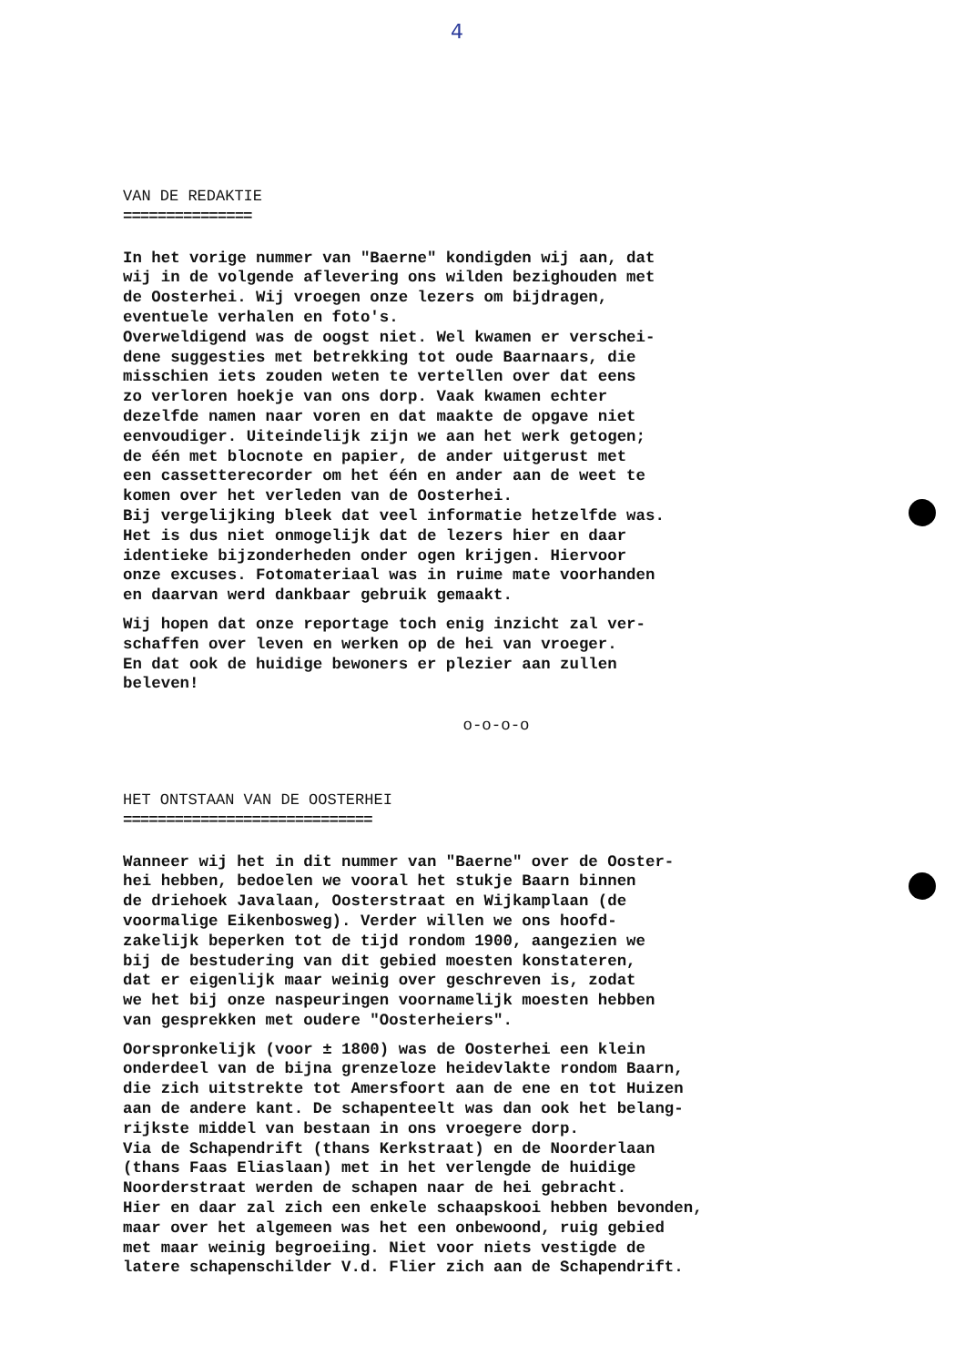4
VAN DE REDAKTIE
===============
In het vorige nummer van "Baerne" kondigden wij aan, dat wij in de volgende aflevering ons wilden bezighouden met de Oosterhei. Wij vroegen onze lezers om bijdragen, eventuele verhalen en foto's. Overweldigend was de oogst niet. Wel kwamen er verschei- dene suggesties met betrekking tot oude Baarnaars, die misschien iets zouden weten te vertellen over dat eens zo verloren hoekje van ons dorp. Vaak kwamen echter dezelfde namen naar voren en dat maakte de opgave niet eenvoudiger. Uiteindelijk zijn we aan het werk getogen; de één met blocnote en papier, de ander uitgerust met een cassetterecorder om het één en ander aan de weet te komen over het verleden van de Oosterhei. Bij vergelijking bleek dat veel informatie hetzelfde was. Het is dus niet onmogelijk dat de lezers hier en daar identieke bijzonderheden onder ogen krijgen. Hiervoor onze excuses. Fotomateriaal was in ruime mate voorhanden en daarvan werd dankbaar gebruik gemaakt.
Wij hopen dat onze reportage toch enig inzicht zal ver- schaffen over leven en werken op de hei van vroeger. En dat ook de huidige bewoners er plezier aan zullen beleven!
o-o-o-o
HET ONTSTAAN VAN DE OOSTERHEI
=============================
Wanneer wij het in dit nummer van "Baerne" over de Ooster- hei hebben, bedoelen we vooral het stukje Baarn binnen de driehoek Javalaan, Oosterstraat en Wijkamplaan (de voormalige Eikenbosweg). Verder willen we ons hoofd- zakelijk beperken tot de tijd rondom 1900, aangezien we bij de bestudering van dit gebied moesten konstateren, dat er eigenlijk maar weinig over geschreven is, zodat we het bij onze naspeuringen voornamelijk moesten hebben van gesprekken met oudere "Oosterheiers".
Oorspronkelijk (voor ± 1800) was de Oosterhei een klein onderdeel van de bijna grenzeloze heidevlakte rondom Baarn, die zich uitstrekte tot Amersfoort aan de ene en tot Huizen aan de andere kant. De schapenteelt was dan ook het belang- rijkste middel van bestaan in ons vroegere dorp. Via de Schapendrift (thans Kerkstraat) en de Noorderlaan (thans Faas Eliaslaan) met in het verlengde de huidige Noorderstraat werden de schapen naar de hei gebracht. Hier en daar zal zich een enkele schaapskooi hebben bevonden, maar over het algemeen was het een onbewoond, ruig gebied met maar weinig begroeiing. Niet voor niets vestigde de latere schapenschilder V.d. Flier zich aan de Schapendrift.